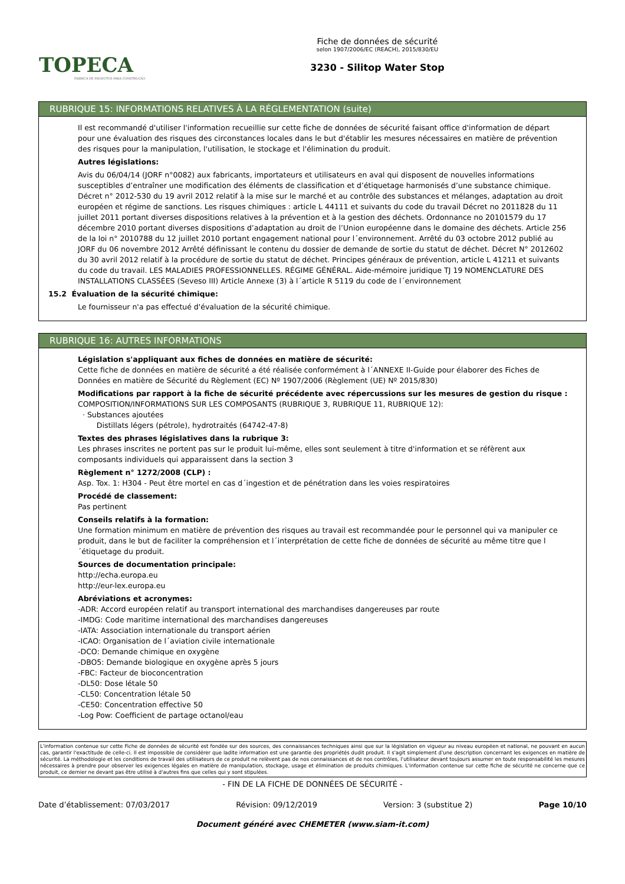TOPECA
FABRICA DE PRODUTOS PARA CONSTRUÇÃO
Fiche de données de sécurité
selon 1907/2006/EC (REACH), 2015/830/EU
3230 - Silitop Water Stop
RUBRIQUE 15: INFORMATIONS RELATIVES À LA RÉGLEMENTATION (suite)
Il est recommandé d'utiliser l'information recueillie sur cette fiche de données de sécurité faisant office d'information de départ pour une évaluation des risques des circonstances locales dans le but d'établir les mesures nécessaires en matière de prévention des risques pour la manipulation, l'utilisation, le stockage et l'élimination du produit.
Autres législations:
Avis du 06/04/14 (JORF n°0082) aux fabricants, importateurs et utilisateurs en aval qui disposent de nouvelles informations susceptibles d’entraîner une modification des éléments de classification et d’étiquetage harmonisés d’une substance chimique. Décret n° 2012-530 du 19 avril 2012 relatif à la mise sur le marché et au contrôle des substances et mélanges, adaptation au droit européen et régime de sanctions. Les risques chimiques : article L 44111 et suivants du code du travail Décret no 2011828 du 11 juillet 2011 portant diverses dispositions relatives à la prévention et à la gestion des déchets. Ordonnance no 20101579 du 17 décembre 2010 portant diverses dispositions d’adaptation au droit de l’Union européenne dans le domaine des déchets. Article 256 de la loi n° 2010788 du 12 juillet 2010 portant engagement national pour l´environnement. Arrêté du 03 octobre 2012 publié au JORF du 06 novembre 2012 Arrêté définissant le contenu du dossier de demande de sortie du statut de déchet. Décret N° 2012602 du 30 avril 2012 relatif à la procédure de sortie du statut de déchet. Principes généraux de prévention, article L 41211 et suivants du code du travail. LES MALADIES PROFESSIONNELLES. RÉGIME GÉNÉRAL. Aide-mémoire juridique TJ 19 NOMENCLATURE DES INSTALLATIONS CLASSÉES (Seveso III) Article Annexe (3) à l´article R 5119 du code de l´environnement
15.2 Évaluation de la sécurité chimique:
Le fournisseur n'a pas effectué d'évaluation de la sécurité chimique.
RUBRIQUE 16: AUTRES INFORMATIONS
Législation s'appliquant aux fiches de données en matière de sécurité:
Cette fiche de données en matière de sécurité a été réalisée conformément à l´ANNEXE II-Guide pour élaborer des Fiches de Données en matière de Sécurité du Règlement (EC) Nº 1907/2006 (Règlement (UE) Nº 2015/830)
Modifications par rapport à la fiche de sécurité précédente avec répercussions sur les mesures de gestion du risque :
COMPOSITION/INFORMATIONS SUR LES COMPOSANTS (RUBRIQUE 3, RUBRIQUE 11, RUBRIQUE 12):
· Substances ajoutées
Distillats légers (pétrole), hydrotraités (64742-47-8)
Textes des phrases législatives dans la rubrique 3:
Les phrases inscrites ne portent pas sur le produit lui-même, elles sont seulement à titre d'information et se réfèrent aux composants individuels qui apparaissent dans la section 3
Règlement n° 1272/2008 (CLP) :
Asp. Tox. 1: H304 - Peut être mortel en cas d´ingestion et de pénétration dans les voies respiratoires
Procédé de classement:
Pas pertinent
Conseils relatifs à la formation:
Une formation minimum en matière de prévention des risques au travail est recommandée pour le personnel qui va manipuler ce produit, dans le but de faciliter la compréhension et l´interprétation de cette fiche de données de sécurité au même titre que l´étiquetage du produit.
Sources de documentation principale:
http://echa.europa.eu
http://eur-lex.europa.eu
Abréviations et acronymes:
-ADR: Accord européen relatif au transport international des marchandises dangereuses par route
-IMDG: Code maritime international des marchandises dangereuses
-IATA: Association internationale du transport aérien
-ICAO: Organisation de l´aviation civile internationale
-DCO: Demande chimique en oxygène
-DBO5: Demande biologique en oxygène après 5 jours
-FBC: Facteur de bioconcentration
-DL50: Dose létale 50
-CL50: Concentration létale 50
-CE50: Concentration effective 50
-Log Pow: Coefficient de partage octanol/eau
L'information contenue sur cette Fiche de données de sécurité est fondée sur des sources, des connaissances techniques ainsi que sur la législation en vigueur au niveau européen et national, ne pouvant en aucun cas, garantir l'exactitude de celle-ci. Il est impossible de considérer que ladite information est une garantie des propriétés dudit produit. Il s'agit simplement d'une description concernant les exigences en matière de sécurité. La méthodologie et les conditions de travail des utilisateurs de ce produit ne relèvent pas de nos connaissances et de nos contrôles, l'utilisateur devant toujours assumer en toute responsabilité les mesures nécessaires à prendre pour observer les exigences légales en matière de manipulation, stockage, usage et élimination de produits chimiques. L'information contenue sur cette fiche de sécurité ne concerne que ce produit, ce dernier ne devant pas être utilisé à d'autres fins que celles qui y sont stipulées.
- FIN DE LA FICHE DE DONNÉES DE SÉCURITÉ -
Date d’établissement: 07/03/2017 Révision: 09/12/2019 Version: 3 (substitue 2) Page 10/10
Document généré avec CHEMETER (www.siam-it.com)